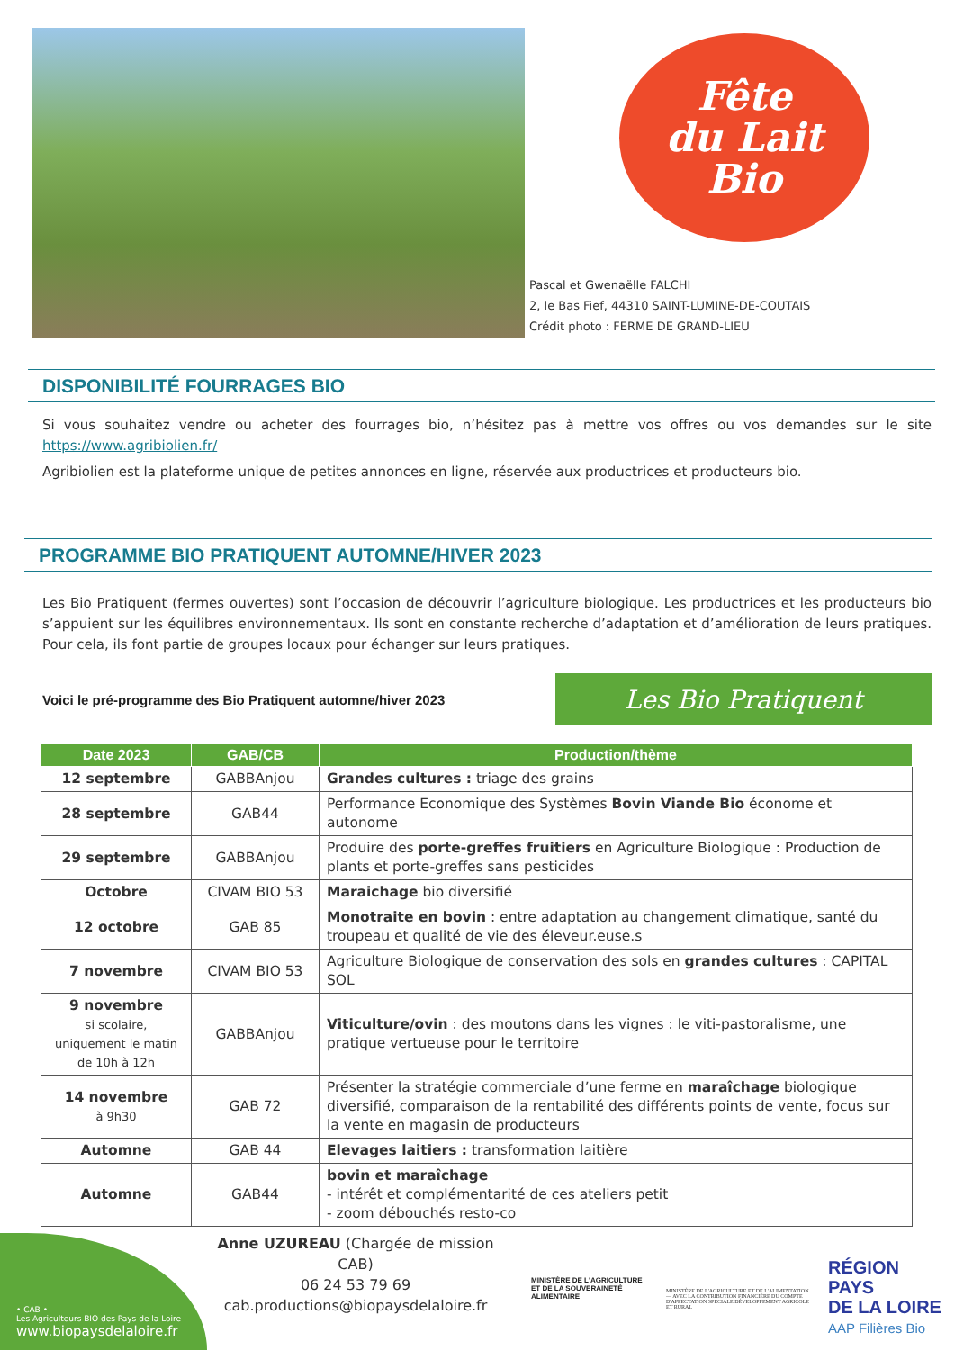Fête
du Lait
Bio
Pascal et Gwenaëlle FALCHI
2, le Bas Fief, 44310 SAINT-LUMINE-DE-COUTAIS
Crédit photo : FERME DE GRAND-LIEU
DISPONIBILITÉ FOURRAGES BIO
Si vous souhaitez vendre ou acheter des fourrages bio, n’hésitez pas à mettre vos offres ou vos demandes sur le site https://www.agribiolien.fr/
Agribiolien est la plateforme unique de petites annonces en ligne, réservée aux productrices et producteurs bio.
PROGRAMME BIO PRATIQUENT AUTOMNE/HIVER 2023
Les Bio Pratiquent (fermes ouvertes) sont l’occasion de découvrir l’agriculture biologique. Les productrices et les producteurs bio s’appuient sur les équilibres environnementaux. Ils sont en constante recherche d’adaptation et d’amélioration de leurs pratiques. Pour cela, ils font partie de groupes locaux pour échanger sur leurs pratiques.
Voici le pré-programme des Bio Pratiquent automne/hiver 2023
Les Bio Pratiquent
| Date 2023 | GAB/CB | Production/thème |
| --- | --- | --- |
| 12 septembre | GABBAnjou | Grandes cultures : triage des grains |
| 28 septembre | GAB44 | Performance Economique des Systèmes Bovin Viande Bio économe et autonome |
| 29 septembre | GABBAnjou | Produire des porte-greffes fruitiers en Agriculture Biologique : Production de plants et porte-greffes sans pesticides |
| Octobre | CIVAM BIO 53 | Maraichage bio diversifié |
| 12 octobre | GAB 85 | Monotraite en bovin : entre adaptation au changement climatique, santé du troupeau et qualité de vie des éleveur.euse.s |
| 7 novembre | CIVAM BIO 53 | Agriculture Biologique de conservation des sols en grandes cultures : CAPITAL SOL |
| 9 novembre si scolaire, uniquement le matin de 10h à 12h | GABBAnjou | Viticulture/ovin : des moutons dans les vignes : le viti-pastoralisme, une pratique vertueuse pour le territoire |
| 14 novembre à 9h30 | GAB 72 | Présenter la stratégie commerciale d’une ferme en maraîchage biologique diversifié, comparaison de la rentabilité des différents points de vente, focus sur la vente en magasin de producteurs |
| Automne | GAB 44 | Elevages laitiers : transformation laitière |
| Automne | GAB44 | bovin et maraîchage - intérêt et complémentarité de ces ateliers petit - zoom débouchés resto-co |
• CAB •
Les Agriculteurs BIO des Pays de la Loire
www.biopaysdelaloire.fr
Anne UZUREAU (Chargée de mission CAB)
06 24 53 79 69
cab.productions@biopaysdelaloire.fr
MINISTÈRE DE L'AGRICULTURE ET DE LA SOUVERAINETÉ ALIMENTAIRE
MINISTÈRE DE L'AGRICULTURE ET DE L'ALIMENTATION — AVEC LA CONTRIBUTION FINANCIÈRE DU COMPTE D'AFFECTATION SPÉCIALE DÉVELOPPEMENT AGRICOLE ET RURAL
RÉGION
PAYS
DE LA LOIRE
AAP Filières Bio